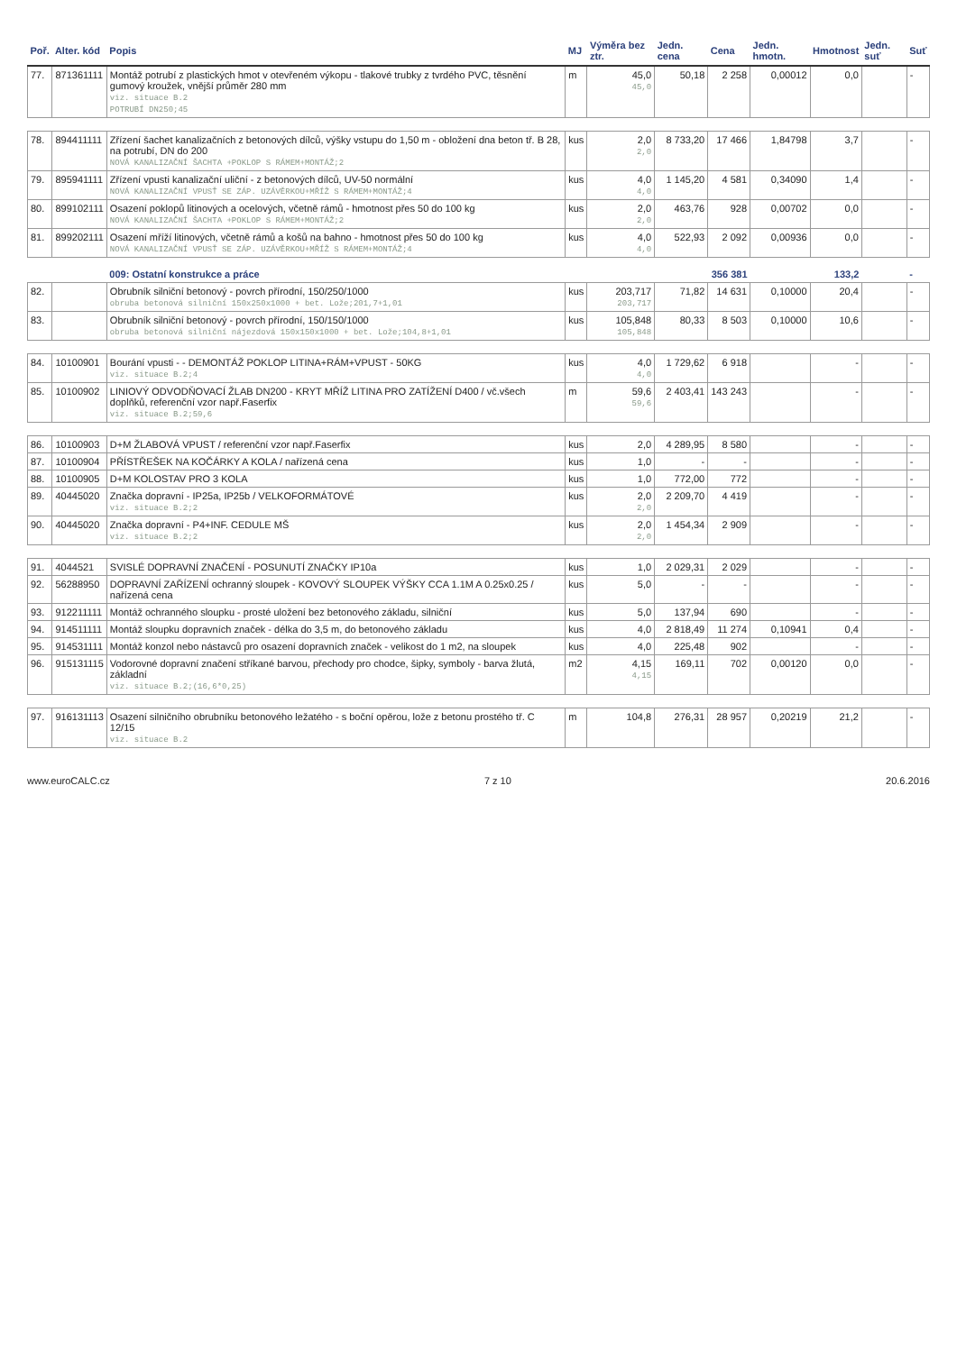| Poř. | Alter. kód | Popis | MJ | Výměra bez ztr. | Jedn. cena | Cena | Jedn. hmotn. | Hmotnost | Jedn. suť | Suť |
| --- | --- | --- | --- | --- | --- | --- | --- | --- | --- | --- |
| 77. | 871361111 | Montáž potrubí z plastických hmot v otevřeném výkopu - tlakové trubky z tvrdého PVC, těsnění gumový kroužek, vnější průměr 280 mm viz. situace B.2 POTRUBÍ DN250;45 | m | 45,0 45,0 | 50,18 | 2 258 | 0,00012 | 0,0 | | - |
| 78. | 894411111 | Zřízení šachet kanalizačních z betonových dílců, výšky vstupu do 1,50 m - obložení dna beton tř. B 28, na potrubí, DN do 200 NOVÁ KANALIZAČNÍ ŠACHTA +POKLOP S RÁMEM+MONTÁŽ;2 | kus | 2,0 2,0 | 8 733,20 | 17 466 | 1,84798 | 3,7 | | - |
| 79. | 895941111 | Zřízení vpusti kanalizační uliční - z betonových dílců, UV-50 normální NOVÁ KANALIZAČNÍ VPUSŤ SE ZÁP. UZÁVĚRKOU+MŘÍŽ S RÁMEM+MONTÁŽ;4 | kus | 4,0 4,0 | 1 145,20 | 4 581 | 0,34090 | 1,4 | | - |
| 80. | 899102111 | Osazení poklopů litinových a ocelových, včetně rámů - hmotnost přes 50 do 100 kg NOVÁ KANALIZAČNÍ ŠACHTA +POKLOP S RÁMEM+MONTÁŽ;2 | kus | 2,0 2,0 | 463,76 | 928 | 0,00702 | 0,0 | | - |
| 81. | 899202111 | Osazení mříží litinových, včetně rámů a košů na bahno - hmotnost přes 50 do 100 kg NOVÁ KANALIZAČNÍ VPUSŤ SE ZÁP. UZÁVĚRKOU+MŘÍŽ S RÁMEM+MONTÁŽ;4 | kus | 4,0 4,0 | 522,93 | 2 092 | 0,00936 | 0,0 | | - |
| | | 009: Ostatní konstrukce a práce | | | | 356 381 | | 133,2 | | - |
| 82. | | Obrubník silniční betonový - povrch přírodní, 150/250/1000 obruba betonová silniční 150x250x1000 + bet. Lože;201,7+1,01 | kus | 203,717 203,717 | 71,82 | 14 631 | 0,10000 | 20,4 | | - |
| 83. | | Obrubník silniční betonový - povrch přírodní, 150/150/1000 obruba betonová silniční nájezdová 150x150x1000 + bet. Lože;104,8+1,01 | kus | 105,848 105,848 | 80,33 | 8 503 | 0,10000 | 10,6 | | - |
| 84. | 10100901 | Bourání vpusti - - DEMONTÁŽ POKLOP LITINA+RÁM+VPUST - 50KG viz. situace B.2;4 | kus | 4,0 4,0 | 1 729,62 | 6 918 | | - | | - |
| 85. | 10100902 | LINIOVÝ ODVODŇOVACÍ ŽLAB DN200 - KRYT MŘÍŽ LITINA PRO ZATÍŽENÍ D400 / vč.všech doplňků, referenční vzor např.Faserfix viz. situace B.2;59,6 | m | 59,6 59,6 | 2 403,41 | 143 243 | | - | | - |
| 86. | 10100903 | D+M ŽLABOVÁ VPUST / referenční vzor např.Faserfix | kus | 2,0 | 4 289,95 | 8 580 | | - | | - |
| 87. | 10100904 | PŘÍSTŘEŠEK NA KOČÁRKY A KOLA / nařízená cena | kus | 1,0 | - | - | | - | | - |
| 88. | 10100905 | D+M KOLOSTAV PRO 3 KOLA | kus | 1,0 | 772,00 | 772 | | - | | - |
| 89. | 40445020 | Značka dopravní - IP25a, IP25b / VELKOFORMÁTOVÉ viz. situace B.2;2 | kus | 2,0 2,0 | 2 209,70 | 4 419 | | - | | - |
| 90. | 40445020 | Značka dopravní - P4+INF. CEDULE MŠ viz. situace B.2;2 | kus | 2,0 2,0 | 1 454,34 | 2 909 | | - | | - |
| 91. | 4044521 | SVISLÉ DOPRAVNÍ ZNAČENÍ - POSUNUTÍ ZNAČKY IP10a | kus | 1,0 | 2 029,31 | 2 029 | | - | | - |
| 92. | 56288950 | DOPRAVNÍ ZAŘÍZENÍ ochranný sloupek - KOVOVÝ SLOUPEK VÝŠKY CCA 1.1M A 0.25x0.25 / nařízená cena | kus | 5,0 | - | - | | - | | - |
| 93. | 912211111 | Montáž ochranného sloupku - prosté uložení bez betonového základu, silniční | kus | 5,0 | 137,94 | 690 | | - | | - |
| 94. | 914511111 | Montáž sloupku dopravních značek - délka do 3,5 m, do betonového základu | kus | 4,0 | 2 818,49 | 11 274 | 0,10941 | 0,4 | | - |
| 95. | 914531111 | Montáž konzol nebo nástavců pro osazení dopravních značek - velikost do 1 m2, na sloupek | kus | 4,0 | 225,48 | 902 | | - | | - |
| 96. | 915131115 | Vodorovné dopravní značení stříkané barvou, přechody pro chodce, šipky, symboly - barva žlutá, základní viz. situace B.2;(16,6*0,25) | m2 | 4,15 4,15 | 169,11 | 702 | 0,00120 | 0,0 | | - |
| 97. | 916131113 | Osazení silničního obrubníku betonového ležatého - s boční opěrou, lože z betonu prostého tř. C 12/15 viz. situace B.2 | m | 104,8 | 276,31 | 28 957 | 0,20219 | 21,2 | | - |
www.euroCALC.cz 7 z 10 20.6.2016